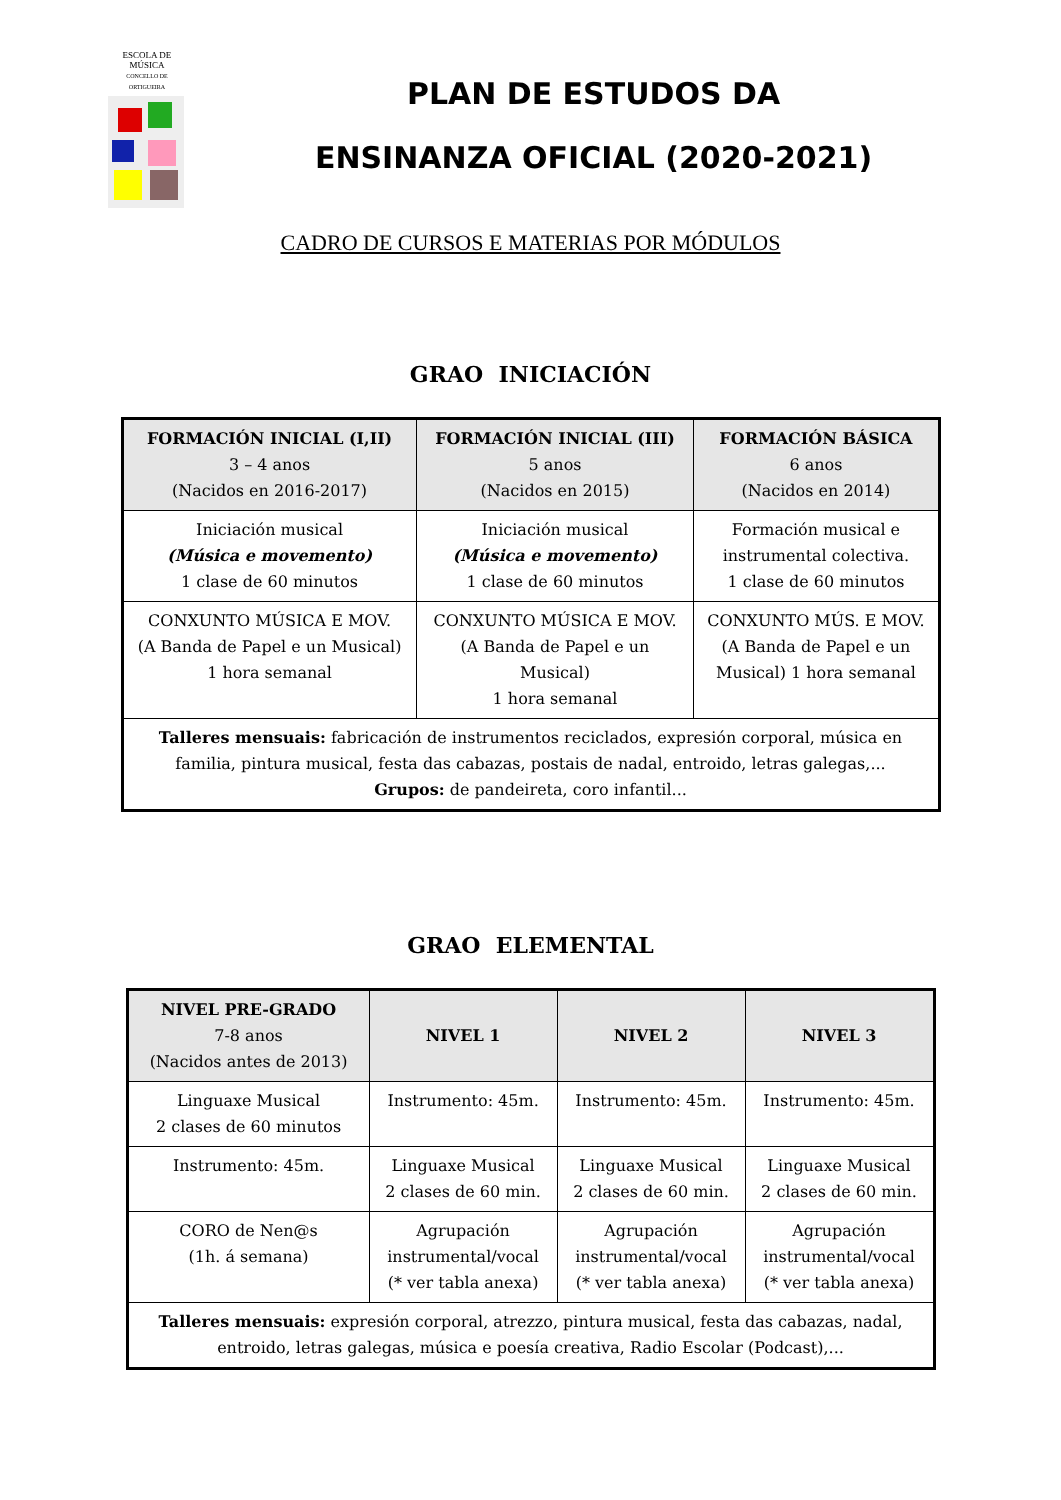ESCOLA DE
MÚSICA
CONCELLO DE ORTIGUEIRA
PLAN DE ESTUDOS DA
ENSINANZA OFICIAL (2020-2021)
CADRO DE CURSOS E MATERIAS POR MÓDULOS
GRAO INICIACIÓN
| FORMACIÓN INICIAL (I,II) 3 – 4 anos (Nacidos en 2016-2017) | FORMACIÓN INICIAL (III) 5 anos (Nacidos en 2015) | FORMACIÓN BÁSICA 6 anos (Nacidos en 2014) |
| --- | --- | --- |
| Iniciación musical (Música e movemento) 1 clase de 60 minutos | Iniciación musical (Música e movemento) 1 clase de 60 minutos | Formación musical e instrumental colectiva. 1 clase de 60 minutos |
| CONXUNTO MÚSICA E MOV. (A Banda de Papel e un Musical) 1 hora semanal | CONXUNTO MÚSICA E MOV. (A Banda de Papel e un Musical) 1 hora semanal | CONXUNTO MÚS. E MOV. (A Banda de Papel e un Musical) 1 hora semanal |
| Talleres mensuais: fabricación de instrumentos reciclados, expresión corporal, música en familia, pintura musical, festa das cabazas, postais de nadal, entroido, letras galegas,... Grupos: de pandeireta, coro infantil... | | |
GRAO ELEMENTAL
| NIVEL PRE-GRADO 7-8 anos (Nacidos antes de 2013) | NIVEL 1 | NIVEL 2 | NIVEL 3 |
| --- | --- | --- | --- |
| Linguaxe Musical 2 clases de 60 minutos | Instrumento: 45m. | Instrumento: 45m. | Instrumento: 45m. |
| Instrumento: 45m. | Linguaxe Musical 2 clases de 60 min. | Linguaxe Musical 2 clases de 60 min. | Linguaxe Musical 2 clases de 60 min. |
| CORO de Nen@s (1h. á semana) | Agrupación instrumental/vocal (* ver tabla anexa) | Agrupación instrumental/vocal (* ver tabla anexa) | Agrupación instrumental/vocal (* ver tabla anexa) |
| Talleres mensuais: expresión corporal, atrezzo, pintura musical, festa das cabazas, nadal, entroido, letras galegas, música e poesía creativa, Radio Escolar (Podcast),... | | | |